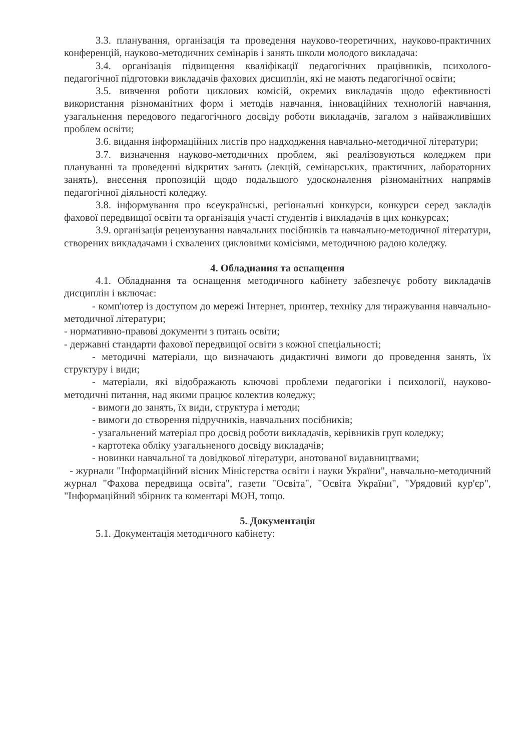3.3. планування, організація та проведення науково-теоретичних, науково-практичних конференцій, науково-методичних семінарів і занять школи молодого викладача:
3.4. організація підвищення кваліфікації педагогічних працівників, психолого-педагогічної підготовки викладачів фахових дисциплін, які не мають педагогічної освіти;
3.5. вивчення роботи циклових комісій, окремих викладачів щодо ефективності використання різноманітних форм і методів навчання, інноваційних технологій навчання, узагальнення передового педагогічного досвіду роботи викладачів, загалом з найважливіших проблем освіти;
3.6. видання інформаційних листів про надходження навчально-методичної літератури;
3.7. визначення науково-методичних проблем, які реалізовуються коледжем при плануванні та проведенні відкритих занять (лекцій, семінарських, практичних, лабораторних занять), внесення пропозицій щодо подальшого удосконалення різноманітних напрямів педагогічної діяльності коледжу.
3.8. інформування про всеукраїнські, регіональні конкурси, конкурси серед закладів фахової передвищої освіти та організація участі студентів і викладачів в цих конкурсах;
3.9. організація рецензування навчальних посібників та навчально-методичної літератури, створених викладачами і схвалених цикловими комісіями, методичною радою коледжу.
4. Обладнання та оснащення
4.1. Обладнання та оснащення методичного кабінету забезпечує роботу викладачів дисциплін і включає:
- комп'ютер із доступом до мережі Інтернет, принтер, техніку для тиражування навчально-методичної літератури;
- нормативно-правові документи з питань освіти;
- державні стандарти фахової передвищої освіти з кожної спеціальності;
- методичні матеріали, що визначають дидактичні вимоги до проведення занять, їх структуру і види;
- матеріали, які відображають ключові проблеми педагогіки і психології, науково-методичні питання, над якими працює колектив коледжу;
- вимоги до занять, їх види, структура і методи;
- вимоги до створення підручників, навчальних посібників;
- узагальнений матеріал про досвід роботи викладачів, керівників груп коледжу;
- картотека обліку узагальненого досвіду викладачів;
- новинки навчальної та довідкової літератури, анотованої видавництвами;
- журнали "Інформаційний вісник Міністерства освіти і науки України", навчально-методичний журнал "Фахова передвища освіта", газети "Освіта", "Освіта України", "Урядовий кур'єр", "Інформаційний збірник та коментарі МОН, тощо.
5. Документація
5.1. Документація методичного кабінету: